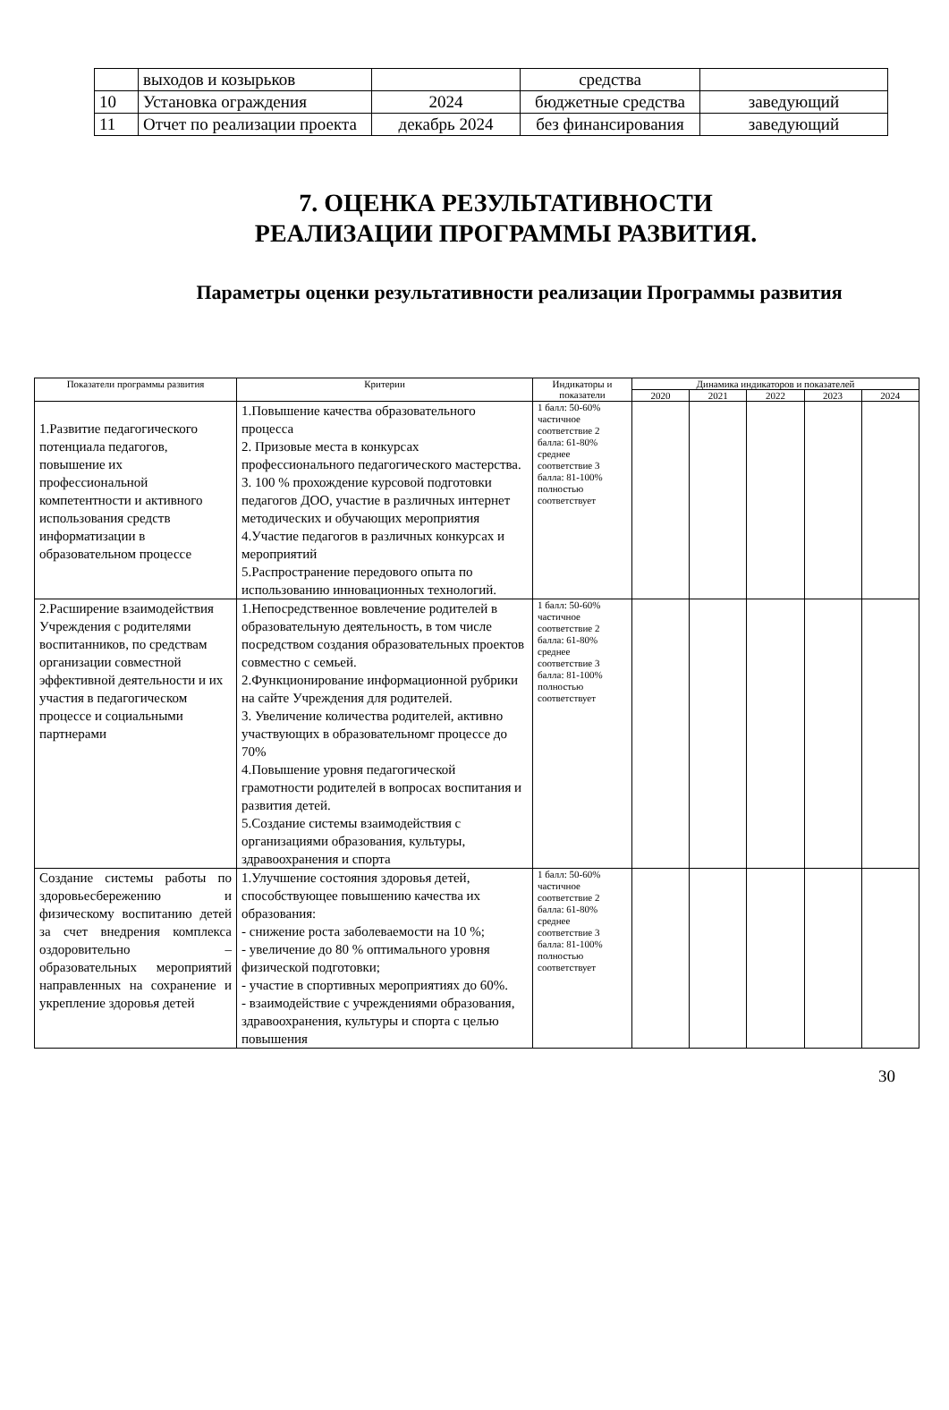| | выходов и козырьков | | средства | |
| 10 | Установка ограждения | 2024 | бюджетные средства | заведующий |
| 11 | Отчет по реализации проекта | декабрь 2024 | без финансирования | заведующий |
7. ОЦЕНКА РЕЗУЛЬТАТИВНОСТИ
РЕАЛИЗАЦИИ ПРОГРАММЫ РАЗВИТИЯ.
Параметры оценки результативности реализации Программы развития
| Показатели программы развития | Критерии | Индикаторы и показатели | Динамика индикаторов и показателей | | | | |
| --- | --- | --- | --- | --- | --- | --- | --- |
| | | | 2020 | 2021 | 2022 | 2023 | 2024 |
| 1.Развитие педагогического потенциала педагогов, повышение их профессиональной компетентности и активного использования средств информатизации в образовательном процессе | 1.Повышение качества образовательного процесса 2. Призовые места в конкурсах профессионального педагогического мастерства. 3. 100 % прохождение курсовой подготовки педагогов ДОО, участие в различных интернет методических и обучающих мероприятия 4.Участие педагогов в различных конкурсах и мероприятий 5.Распространение передового опыта по использованию инновационных технологий. | 1 балл: 50-60% частичное соответствие 2 балла: 61-80% среднее соответствие 3 балла: 81-100% полностью соответствует | | | | | |
| 2.Расширение взаимодействия Учреждения с родителями воспитанников, по средствам организации совместной эффективной деятельности и их участия в педагогическом процессе и социальными партнерами | 1.Непосредственное вовлечение родителей в образовательную деятельность, в том числе посредством создания образовательных проектов совместно с семьей. 2.Функционирование информационной рубрики на сайте Учреждения для родителей. 3. Увеличение количества родителей, активно участвующих в образовательномг процессе до 70% 4.Повышение уровня педагогической грамотности родителей в вопросах воспитания и развития детей. 5.Создание системы взаимодействия с организациями образования, культуры, здравоохранения и спорта | 1 балл: 50-60% частичное соответствие 2 балла: 61-80% среднее соответствие 3 балла: 81-100% полностью соответствует | | | | | |
| Создание системы работы по здоровьесбережению и физическому воспитанию детей за счет внедрения комплекса оздоровительно – образовательных мероприятий направленных на сохранение и укрепление здоровья детей | 1.Улучшение состояния здоровья детей, способствующее повышению качества их образования: - снижение роста заболеваемости на 10 %; - увеличение до 80 % оптимального уровня физической подготовки; - участие в спортивных мероприятиях до 60%. - взаимодействие с учреждениями образования, здравоохранения, культуры и спорта с целью повышения | 1 балл: 50-60% частичное соответствие 2 балла: 61-80% среднее соответствие 3 балла: 81-100% полностью соответствует | | | | | |
30